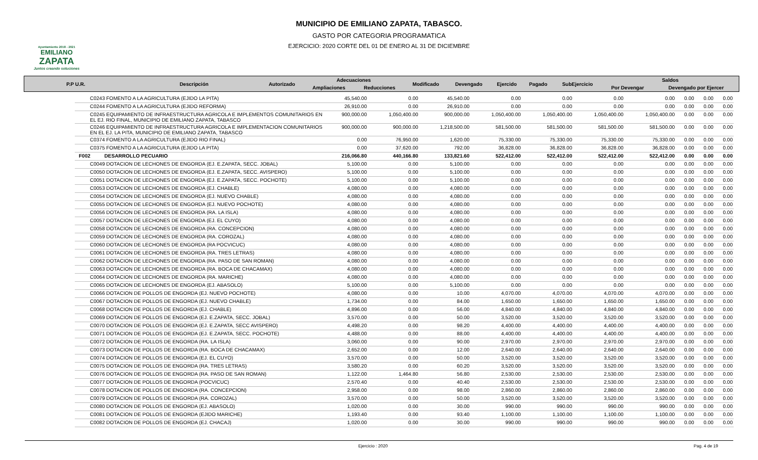Ayuntamiento 2018 - 2021
EMILIANO
ZAPATA
Juntos creando soluciones
MUNICIPIO DE EMILIANO ZAPATA, TABASCO.
GASTO POR CATEGORIA PROGRAMATICA
EJERCICIO: 2020 CORTE DEL 01 DE ENERO AL 31 DE DICIEMBRE
| P.P U.R. | Descripción | Autorizado | Adecuaciones | | Modificado | Devengado | Ejercido | Pagado | SubEjercicio | Saldos | |
| --- | --- | --- | --- | --- | --- | --- | --- | --- | --- | --- | --- |
| | | | Ampliaciones | Reducciones | | | | | | Por Devengar | Devengado por Ejercer |
| C0243 FOMENTO A LA AGRICULTURA (EJIDO LA PITA) | 45,540.00 | 0.00 | 45,540.00 | 0.00 | 0.00 | 0.00 | 0.00 | 0.00 | 0.00 | 0.00 |
| C0244 FOMENTO A LA AGRICULTURA (EJIDO REFORMA) | 26,910.00 | 0.00 | 26,910.00 | 0.00 | 0.00 | 0.00 | 0.00 | 0.00 | 0.00 | 0.00 |
| C0245 EQUIPAMIENTO DE INFRAESTRUCTURA AGRICOLA E IMPLEMENTOS COMUNITARIOS EN EL EJ. RIO FINAL, MUNICIPIO DE EMILIANO ZAPATA, TABASCO | 900,000.00 | 1,050,400.00 | 900,000.00 | 1,050,400.00 | 1,050,400.00 | 1,050,400.00 | 1,050,400.00 | 0.00 | 0.00 | 0.00 |
| C0246 EQUIPAMIENTO DE INFRAESTRUCTURA AGRICOLA E IMPLEMENTACION COMUNITARIOS EN EL EJ. LA PITA, MUNICIPIO DE EMILIANO ZAPATA, TABASCO | 900,000.00 | 900,000.00 | 1,218,500.00 | 581,500.00 | 581,500.00 | 581,500.00 | 581,500.00 | 0.00 | 0.00 | 0.00 |
| C0374 FOMENTO A LA AGRICULTURA (EJIDO RIO FINAL) | 0.00 | 76,950.00 | 1,620.00 | 75,330.00 | 75,330.00 | 75,330.00 | 75,330.00 | 0.00 | 0.00 | 0.00 |
| C0375 FOMENTO A LA AGRICULTURA (EJIDO LA PITA) | 0.00 | 37,620.00 | 792.00 | 36,828.00 | 36,828.00 | 36,828.00 | 36,828.00 | 0.00 | 0.00 | 0.00 |
| F002 DESARROLLO PECUARIO | 216,066.80 | 440,166.80 | 133,821.60 | 522,412.00 | 522,412.00 | 522,412.00 | 522,412.00 | 0.00 | 0.00 | 0.00 |
| C0049 DOTACION DE LECHONES DE ENGORDA (EJ. E.ZAPATA, SECC. JOBAL) | 5,100.00 | 0.00 | 5,100.00 | 0.00 | 0.00 | 0.00 | 0.00 | 0.00 | 0.00 | 0.00 |
| C0050 DOTACION DE LECHONES DE ENGORDA (EJ. E.ZAPATA, SECC. AVISPERO) | 5,100.00 | 0.00 | 5,100.00 | 0.00 | 0.00 | 0.00 | 0.00 | 0.00 | 0.00 | 0.00 |
| C0051 DOTACION DE LECHONES DE ENGORDA (EJ. E.ZAPATA, SECC. POCHOTE) | 5,100.00 | 0.00 | 5,100.00 | 0.00 | 0.00 | 0.00 | 0.00 | 0.00 | 0.00 | 0.00 |
| C0053 DOTACION DE LECHONES DE ENGORDA (EJ. CHABLE) | 4,080.00 | 0.00 | 4,080.00 | 0.00 | 0.00 | 0.00 | 0.00 | 0.00 | 0.00 | 0.00 |
| C0054 DOTACION DE LECHONES DE ENGORDA (EJ. NUEVO CHABLE) | 4,080.00 | 0.00 | 4,080.00 | 0.00 | 0.00 | 0.00 | 0.00 | 0.00 | 0.00 | 0.00 |
| C0055 DOTACION DE LECHONES DE ENGORDA (EJ. NUEVO POCHOTE) | 4,080.00 | 0.00 | 4,080.00 | 0.00 | 0.00 | 0.00 | 0.00 | 0.00 | 0.00 | 0.00 |
| C0056 DOTACION DE LECHONES DE ENGORDA (RA. LA ISLA) | 4,080.00 | 0.00 | 4,080.00 | 0.00 | 0.00 | 0.00 | 0.00 | 0.00 | 0.00 | 0.00 |
| C0057 DOTACION DE LECHONES DE ENGORDA (EJ. EL CUYO) | 4,080.00 | 0.00 | 4,080.00 | 0.00 | 0.00 | 0.00 | 0.00 | 0.00 | 0.00 | 0.00 |
| C0058 DOTACION DE LECHONES DE ENGORDA (RA. CONCEPCION) | 4,080.00 | 0.00 | 4,080.00 | 0.00 | 0.00 | 0.00 | 0.00 | 0.00 | 0.00 | 0.00 |
| C0059 DOTACION DE LECHONES DE ENGORDA (RA. COROZAL) | 4,080.00 | 0.00 | 4,080.00 | 0.00 | 0.00 | 0.00 | 0.00 | 0.00 | 0.00 | 0.00 |
| C0060 DOTACION DE LECHONES DE ENGORDA (RA POCVICUC) | 4,080.00 | 0.00 | 4,080.00 | 0.00 | 0.00 | 0.00 | 0.00 | 0.00 | 0.00 | 0.00 |
| C0061 DOTACION DE LECHONES DE ENGORDA (RA. TRES LETRAS) | 4,080.00 | 0.00 | 4,080.00 | 0.00 | 0.00 | 0.00 | 0.00 | 0.00 | 0.00 | 0.00 |
| C0062 DOTACION DE LECHONES DE ENGORDA (RA. PASO DE SAN ROMAN) | 4,080.00 | 0.00 | 4,080.00 | 0.00 | 0.00 | 0.00 | 0.00 | 0.00 | 0.00 | 0.00 |
| C0063 DOTACION DE LECHONES DE ENGORDA (RA. BOCA DE CHACAMAX) | 4,080.00 | 0.00 | 4,080.00 | 0.00 | 0.00 | 0.00 | 0.00 | 0.00 | 0.00 | 0.00 |
| C0064 DOTACION DE LECHONES DE ENGORDA (RA. MARICHE) | 4,080.00 | 0.00 | 4,080.00 | 0.00 | 0.00 | 0.00 | 0.00 | 0.00 | 0.00 | 0.00 |
| C0065 DOTACION DE LECHONES DE ENGORDA (EJ. ABASOLO) | 5,100.00 | 0.00 | 5,100.00 | 0.00 | 0.00 | 0.00 | 0.00 | 0.00 | 0.00 | 0.00 |
| C0066 DOTACION DE POLLOS DE ENGORDA (EJ. NUEVO POCHOTE) | 4,080.00 | 0.00 | 10.00 | 4,070.00 | 4,070.00 | 4,070.00 | 4,070.00 | 0.00 | 0.00 | 0.00 |
| C0067 DOTACION DE POLLOS DE ENGORDA (EJ. NUEVO CHABLE) | 1,734.00 | 0.00 | 84.00 | 1,650.00 | 1,650.00 | 1,650.00 | 1,650.00 | 0.00 | 0.00 | 0.00 |
| C0068 DOTACION DE POLLOS DE ENGORDA (EJ. CHABLE) | 4,896.00 | 0.00 | 56.00 | 4,840.00 | 4,840.00 | 4,840.00 | 4,840.00 | 0.00 | 0.00 | 0.00 |
| C0069 DOTACION DE POLLOS DE ENGORDA (EJ. E.ZAPATA, SECC. JOBAL) | 3,570.00 | 0.00 | 50.00 | 3,520.00 | 3,520.00 | 3,520.00 | 3,520.00 | 0.00 | 0.00 | 0.00 |
| C0070 DOTACION DE POLLOS DE ENGORDA (EJ. E.ZAPATA, SECC AVISPERO) | 4,498.20 | 0.00 | 98.20 | 4,400.00 | 4,400.00 | 4,400.00 | 4,400.00 | 0.00 | 0.00 | 0.00 |
| C0071 DOTACION DE POLLOS DE ENGORDA (EJ. E.ZAPATA, SECC. POCHOTE) | 4,488.00 | 0.00 | 88.00 | 4,400.00 | 4,400.00 | 4,400.00 | 4,400.00 | 0.00 | 0.00 | 0.00 |
| C0072 DOTACION DE POLLOS DE ENGORDA (RA. LA ISLA) | 3,060.00 | 0.00 | 90.00 | 2,970.00 | 2,970.00 | 2,970.00 | 2,970.00 | 0.00 | 0.00 | 0.00 |
| C0073 DOTACION DE POLLOS DE ENGORDA (RA. BOCA DE CHACAMAX) | 2,652.00 | 0.00 | 12.00 | 2,640.00 | 2,640.00 | 2,640.00 | 2,640.00 | 0.00 | 0.00 | 0.00 |
| C0074 DOTACION DE POLLOS DE ENGORDA (EJ. EL CUYO) | 3,570.00 | 0.00 | 50.00 | 3,520.00 | 3,520.00 | 3,520.00 | 3,520.00 | 0.00 | 0.00 | 0.00 |
| C0075 DOTACION DE POLLOS DE ENGORDA (RA. TRES LETRAS) | 3,580.20 | 0.00 | 60.20 | 3,520.00 | 3,520.00 | 3,520.00 | 3,520.00 | 0.00 | 0.00 | 0.00 |
| C0076 DOTACION DE POLLOS DE ENGORDA (RA. PASO DE SAN ROMAN) | 1,122.00 | 1,464.80 | 56.80 | 2,530.00 | 2,530.00 | 2,530.00 | 2,530.00 | 0.00 | 0.00 | 0.00 |
| C0077 DOTACION DE POLLOS DE ENGORDA (POCVICUC) | 2,570.40 | 0.00 | 40.40 | 2,530.00 | 2,530.00 | 2,530.00 | 2,530.00 | 0.00 | 0.00 | 0.00 |
| C0078 DOTACION DE POLLOS DE ENGORDA (RA. CONCEPCION) | 2,958.00 | 0.00 | 98.00 | 2,860.00 | 2,860.00 | 2,860.00 | 2,860.00 | 0.00 | 0.00 | 0.00 |
| C0079 DOTACION DE POLLOS DE ENGORDA (RA. COROZAL) | 3,570.00 | 0.00 | 50.00 | 3,520.00 | 3,520.00 | 3,520.00 | 3,520.00 | 0.00 | 0.00 | 0.00 |
| C0080 DOTACION DE POLLOS DE ENGORDA (EJ. ABASOLO) | 1,020.00 | 0.00 | 30.00 | 990.00 | 990.00 | 990.00 | 990.00 | 0.00 | 0.00 | 0.00 |
| C0081 DOTACION DE POLLOS DE ENGORDA (EJIDO MARICHE) | 1,193.40 | 0.00 | 93.40 | 1,100.00 | 1,100.00 | 1,100.00 | 1,100.00 | 0.00 | 0.00 | 0.00 |
| C0082 DOTACION DE POLLOS DE ENGORDA (EJ. CHACAJ) | 1,020.00 | 0.00 | 30.00 | 990.00 | 990.00 | 990.00 | 990.00 | 0.00 | 0.00 | 0.00 |
Ejercicio : 2020 Pag. 4 de 19